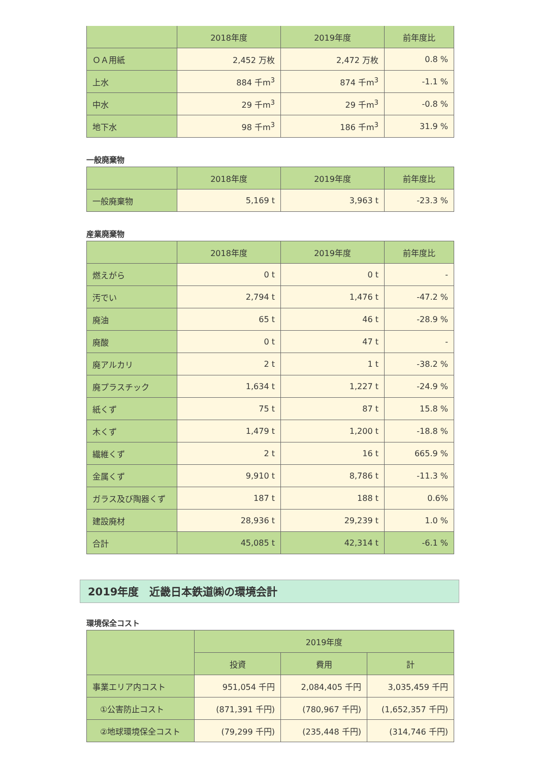| | 2018年度 | 2019年度 | 前年度比 |
| --- | --- | --- | --- |
| ＯＡ用紙 | 2,452 万枚 | 2,472 万枚 | 0.8 % |
| 上水 | 884 千m<sup>3</sup> | 874 千m<sup>3</sup> | -1.1 % |
| 中水 | 29 千m<sup>3</sup> | 29 千m<sup>3</sup> | -0.8 % |
| 地下水 | 98 千m<sup>3</sup> | 186 千m<sup>3</sup> | 31.9 % |
一般廃棄物
| | 2018年度 | 2019年度 | 前年度比 |
| --- | --- | --- | --- |
| 一般廃棄物 | 5,169 t | 3,963 t | -23.3 % |
産業廃棄物
| | 2018年度 | 2019年度 | 前年度比 |
| --- | --- | --- | --- |
| 燃えがら | 0 t | 0 t | - |
| 汚でい | 2,794 t | 1,476 t | -47.2 % |
| 廃油 | 65 t | 46 t | -28.9 % |
| 廃酸 | 0 t | 47 t | - |
| 廃アルカリ | 2 t | 1 t | -38.2 % |
| 廃プラスチック | 1,634 t | 1,227 t | -24.9 % |
| 紙くず | 75 t | 87 t | 15.8 % |
| 木くず | 1,479 t | 1,200 t | -18.8 % |
| 繊維くず | 2 t | 16 t | 665.9 % |
| 金属くず | 9,910 t | 8,786 t | -11.3 % |
| ガラス及び陶器くず | 187 t | 188 t | 0.6% |
| 建設廃材 | 28,936 t | 29,239 t | 1.0 % |
| 合計 | 45,085 t | 42,314 t | -6.1 % |
2019年度　近畿日本鉄道㈱の環境会計
環境保全コスト
| | 2019年度 | | |
| --- | --- | --- | --- |
| | 投資 | 費用 | 計 |
| 事業エリア内コスト | 951,054 千円 | 2,084,405 千円 | 3,035,459 千円 |
| ①公害防止コスト | (871,391 千円) | (780,967 千円) | (1,652,357 千円) |
| ②地球環境保全コスト | (79,299 千円) | (235,448 千円) | (314,746 千円) |